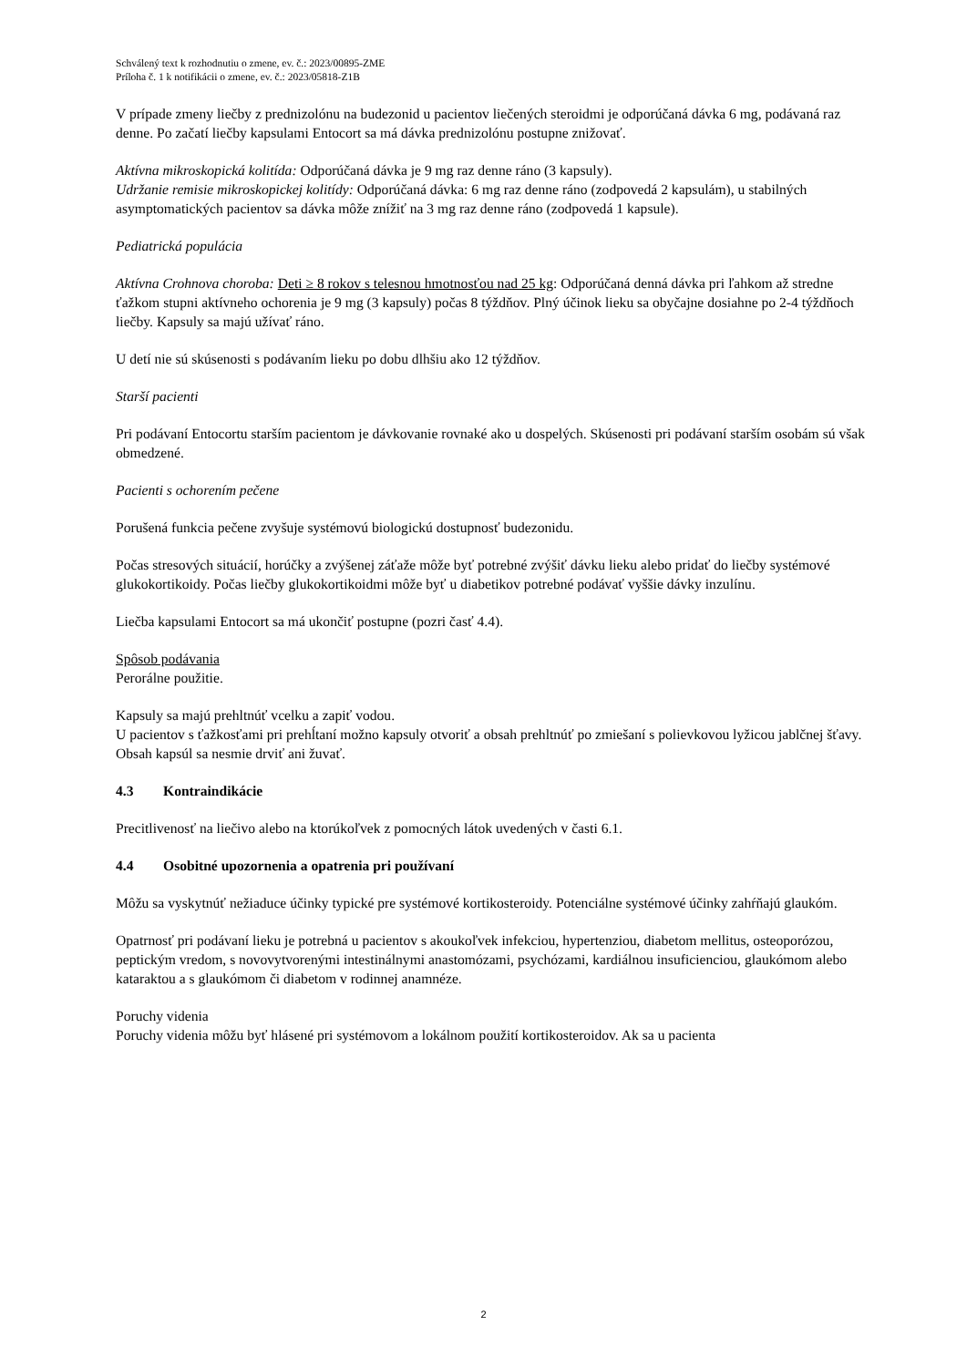Schválený text k rozhodnutiu o zmene, ev. č.: 2023/00895-ZME
Príloha č. 1 k notifikácii o zmene, ev. č.: 2023/05818-Z1B
V prípade zmeny liečby z prednizolónu na budezonid u pacientov liečených steroidmi je odporúčaná dávka 6 mg, podávaná raz denne. Po začatí liečby kapsulami Entocort sa má dávka prednizolónu postupne znižovať.
Aktívna mikroskopická kolitída: Odporúčaná dávka je 9 mg raz denne ráno (3 kapsuly).
Udržanie remisie mikroskopickej kolitídy: Odporúčaná dávka: 6 mg raz denne ráno (zodpovedá 2 kapsulám), u stabilných asymptomatických pacientov sa dávka môže znížiť na 3 mg raz denne ráno (zodpovedá 1 kapsule).
Pediatrická populácia
Aktívna Crohnova choroba: Deti ≥ 8 rokov s telesnou hmotnosťou nad 25 kg: Odporúčaná denná dávka pri ľahkom až stredne ťažkom stupni aktívneho ochorenia je 9 mg (3 kapsuly) počas 8 týždňov. Plný účinok lieku sa obyčajne dosiahne po 2-4 týždňoch liečby. Kapsuly sa majú užívať ráno.
U detí nie sú skúsenosti s podávaním lieku po dobu dlhšiu ako 12 týždňov.
Starší pacienti
Pri podávaní Entocortu starším pacientom je dávkovanie rovnaké ako u dospelých. Skúsenosti pri podávaní starším osobám sú však obmedzené.
Pacienti s ochorením pečene
Porušená funkcia pečene zvyšuje systémovú biologickú dostupnosť budezonidu.
Počas stresových situácií, horúčky a zvýšenej záťaže môže byť potrebné zvýšiť dávku lieku alebo pridať do liečby systémové glukokortikoidy. Počas liečby glukokortikoidmi môže byť u diabetikov potrebné podávať vyššie dávky inzulínu.
Liečba kapsulami Entocort sa má ukončiť postupne (pozri časť 4.4).
Spôsob podávania
Perorálne použitie.
Kapsuly sa majú prehltnúť vcelku a zapiť vodou.
U pacientov s ťažkosťami pri prehĺtaní možno kapsuly otvoriť a obsah prehltnúť po zmiešaní s polievkovou lyžicou jablčnej šťavy. Obsah kapsúl sa nesmie drviť ani žuvať.
4.3 Kontraindikácie
Precitlivenosť na liečivo alebo na ktorúkoľvek z pomocných látok uvedených v časti 6.1.
4.4 Osobitné upozornenia a opatrenia pri používaní
Môžu sa vyskytnúť nežiaduce účinky typické pre systémové kortikosteroidy. Potenciálne systémové účinky zahŕňajú glaukóm.
Opatrnosť pri podávaní lieku je potrebná u pacientov s akoukoľvek infekciou, hypertenziou, diabetom mellitus, osteoporózou, peptickým vredom, s novovytvorenými intestinálnymi anastomózami, psychózami, kardiálnou insuficienciou, glaukómom alebo kataraktou a s glaukómom či diabetom v rodinnej anamnéze.
Poruchy videnia
Poruchy videnia môžu byť hlásené pri systémovom a lokálnom použití kortikosteroidov. Ak sa u pacienta
2